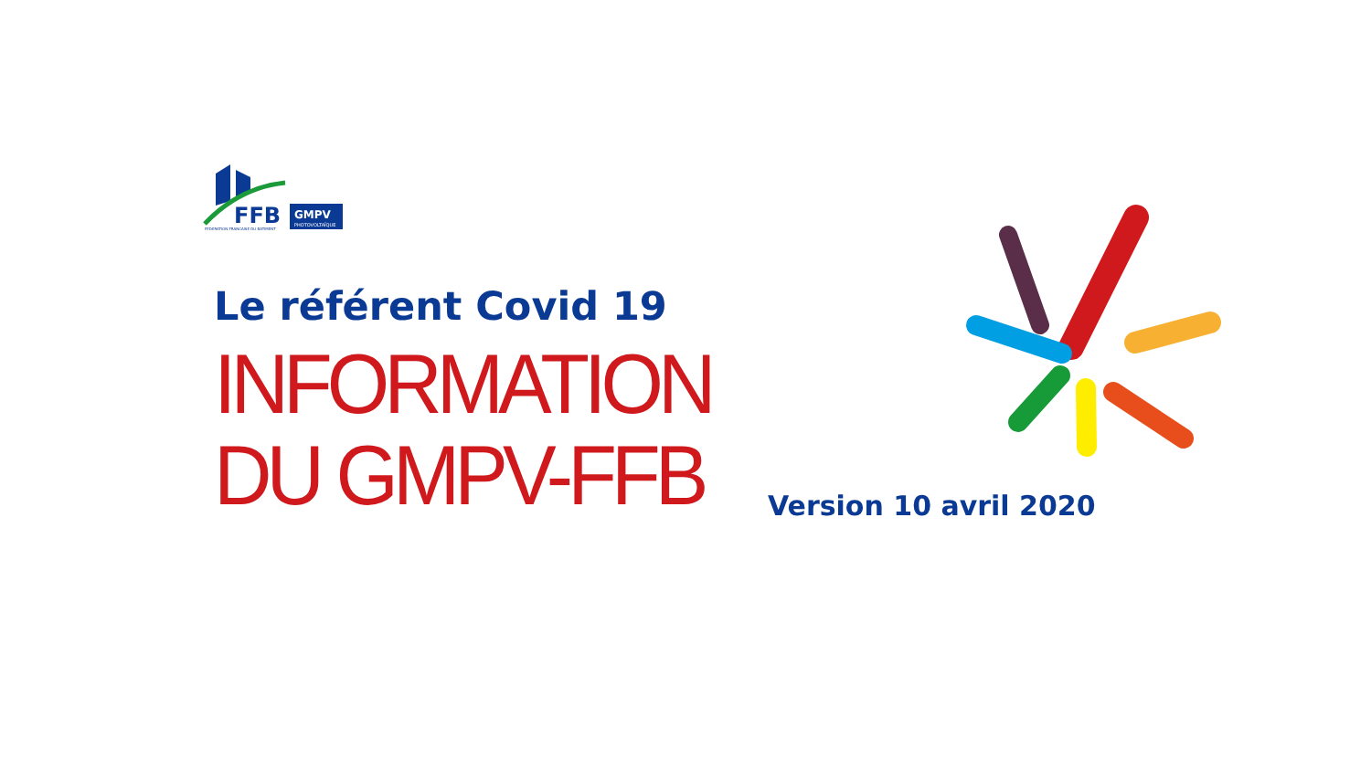FFB
GMPV
PHOTOVOLTAÏQUE
FEDERATION FRANCAISE DU BATIMENT
Le référent Covid 19
INFORMATION
DU GMPV-FFB
Version 10 avril 2020